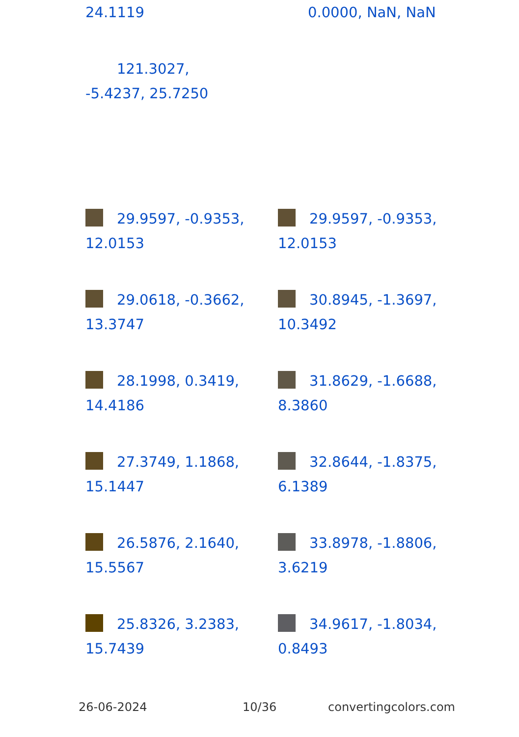24.1119 0.0000, NaN, NaN
121.3027, -5.4237, 25.7250
29.9597, -0.9353, 12.0153
29.9597, -0.9353, 12.0153
29.0618, -0.3662, 13.3747
30.8945, -1.3697, 10.3492
28.1998, 0.3419, 14.4186
31.8629, -1.6688, 8.3860
27.3749, 1.1868, 15.1447
32.8644, -1.8375, 6.1389
26.5876, 2.1640, 15.5567
33.8978, -1.8806, 3.6219
25.8326, 3.2383, 15.7439
34.9617, -1.8034, 0.8493
26-06-2024 10/36 convertingcolors.com